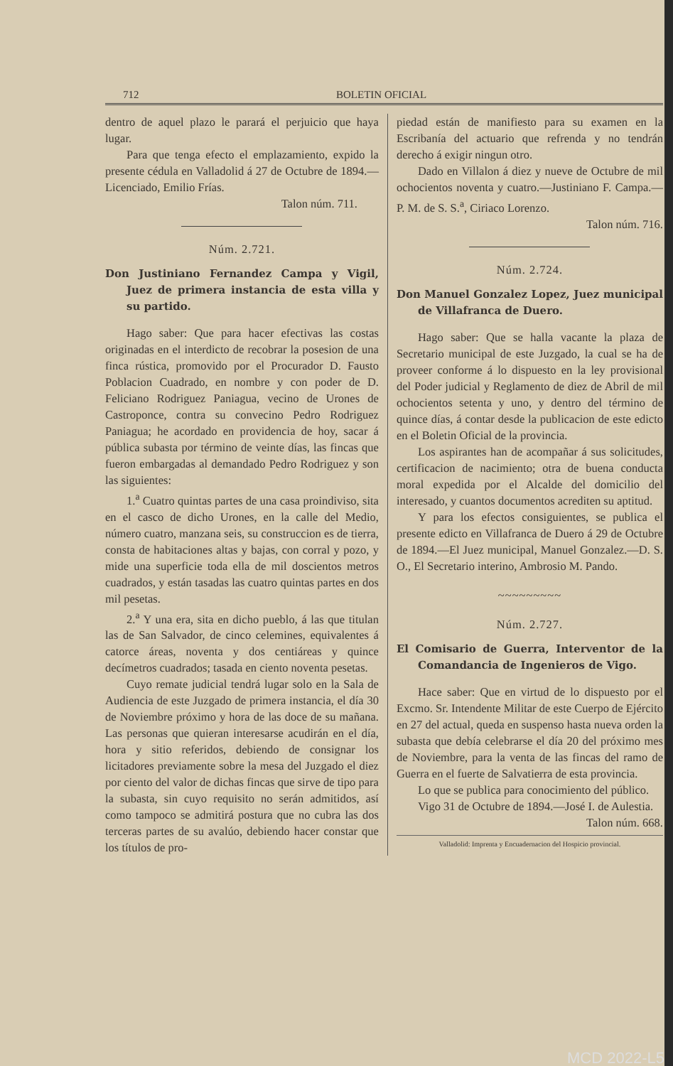712 BOLETIN OFICIAL
dentro de aquel plazo le parará el perjuicio que haya lugar.
Para que tenga efecto el emplazamiento, expido la presente cédula en Valladolid á 27 de Octubre de 1894.—Licenciado, Emilio Frías.
Talon núm. 711.
Núm. 2.721.
Don Justiniano Fernandez Campa y Vigil, Juez de primera instancia de esta villa y su partido.
Hago saber: Que para hacer efectivas las costas originadas en el interdicto de recobrar la posesion de una finca rústica, promovido por el Procurador D. Fausto Poblacion Cuadrado, en nombre y con poder de D. Feliciano Rodriguez Paniagua, vecino de Urones de Castroponce, contra su convecino Pedro Rodriguez Paniagua; he acordado en providencia de hoy, sacar á pública subasta por término de veinte días, las fincas que fueron embargadas al demandado Pedro Rodriguez y son las siguientes:
1.<sup>a</sup> Cuatro quintas partes de una casa proindiviso, sita en el casco de dicho Urones, en la calle del Medio, número cuatro, manzana seis, su construccion es de tierra, consta de habitaciones altas y bajas, con corral y pozo, y mide una superficie toda ella de mil doscientos metros cuadrados, y están tasadas las cuatro quintas partes en dos mil pesetas.
2.<sup>a</sup> Y una era, sita en dicho pueblo, á las que titulan las de San Salvador, de cinco celemines, equivalentes á catorce áreas, noventa y dos centiáreas y quince decímetros cuadrados; tasada en ciento noventa pesetas.
Cuyo remate judicial tendrá lugar solo en la Sala de Audiencia de este Juzgado de primera instancia, el día 30 de Noviembre próximo y hora de las doce de su mañana. Las personas que quieran interesarse acudirán en el día, hora y sitio referidos, debiendo de consignar los licitadores previamente sobre la mesa del Juzgado el diez por ciento del valor de dichas fincas que sirve de tipo para la subasta, sin cuyo requisito no serán admitidos, así como tampoco se admitirá postura que no cubra las dos terceras partes de su avalúo, debiendo hacer constar que los títulos de pro-
piedad están de manifiesto para su examen en la Escribanía del actuario que refrenda y no tendrán derecho á exigir ningun otro.
Dado en Villalon á diez y nueve de Octubre de mil ochocientos noventa y cuatro.—Justiniano F. Campa.—P. M. de S. S.<sup>a</sup>, Ciriaco Lorenzo.
Talon núm. 716.
Núm. 2.724.
Don Manuel Gonzalez Lopez, Juez municipal de Villafranca de Duero.
Hago saber: Que se halla vacante la plaza de Secretario municipal de este Juzgado, la cual se ha de proveer conforme á lo dispuesto en la ley provisional del Poder judicial y Reglamento de diez de Abril de mil ochocientos setenta y uno, y dentro del término de quince días, á contar desde la publicacion de este edicto en el Boletin Oficial de la provincia.
Los aspirantes han de acompañar á sus solicitudes, certificacion de nacimiento; otra de buena conducta moral expedida por el Alcalde del domicilio del interesado, y cuantos documentos acrediten su aptitud.
Y para los efectos consiguientes, se publica el presente edicto en Villafranca de Duero á 29 de Octubre de 1894.—El Juez municipal, Manuel Gonzalez.—D. S. O., El Secretario interino, Ambrosio M. Pando.
~~~~~~~~~
Núm. 2.727.
El Comisario de Guerra, Interventor de la Comandancia de Ingenieros de Vigo.
Hace saber: Que en virtud de lo dispuesto por el Excmo. Sr. Intendente Militar de este Cuerpo de Ejército en 27 del actual, queda en suspenso hasta nueva orden la subasta que debía celebrarse el día 20 del próximo mes de Noviembre, para la venta de las fincas del ramo de Guerra en el fuerte de Salvatierra de esta provincia.
Lo que se publica para conocimiento del público.
Vigo 31 de Octubre de 1894.—José I. de Aulestia.
Talon núm. 668.
Valladolid: Imprenta y Encuadernacion del Hospicio provincial.
MCD 2022-L5